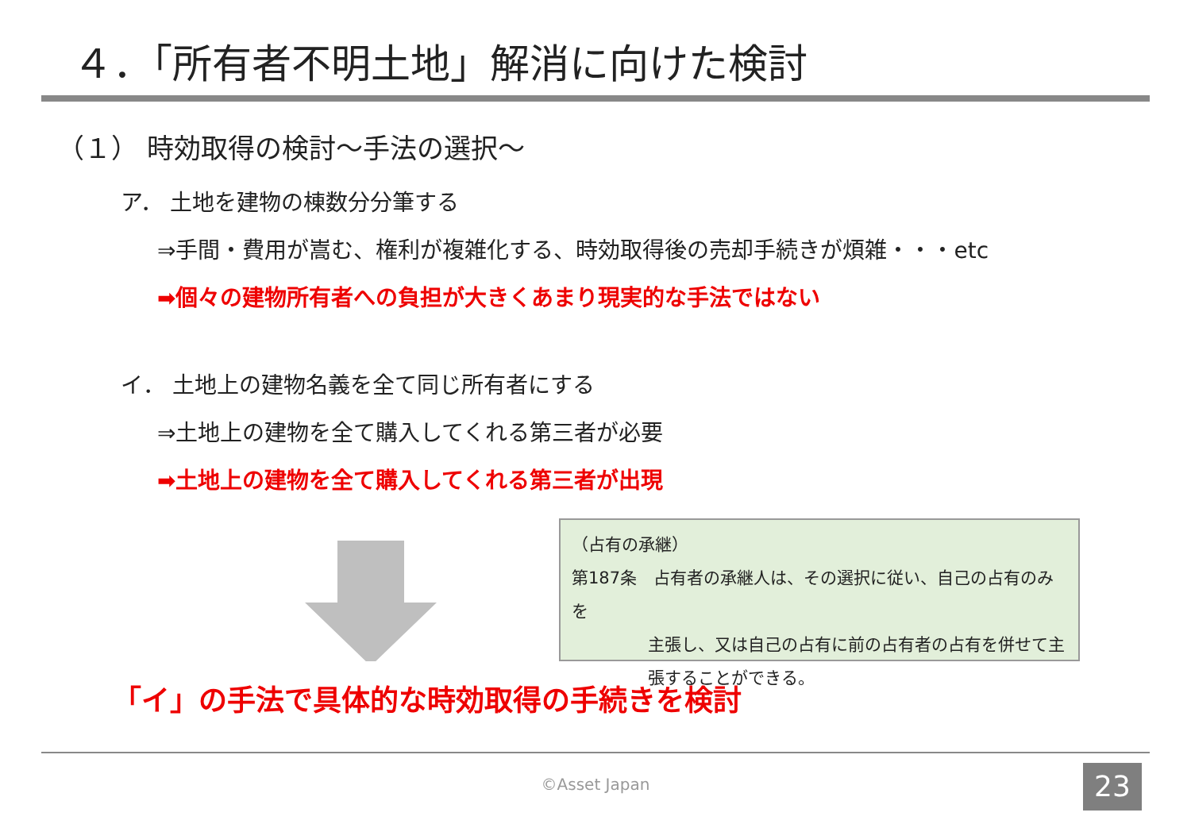４．「所有者不明土地」解消に向けた検討
（１） 時効取得の検討～手法の選択～
ア． 土地を建物の棟数分分筆する
⇒手間・費用が嵩む、権利が複雑化する、時効取得後の売却手続きが煩雑・・・etc
➡個々の建物所有者への負担が大きくあまり現実的な手法ではない
イ． 土地上の建物名義を全て同じ所有者にする
⇒土地上の建物を全て購入してくれる第三者が必要
➡土地上の建物を全て購入してくれる第三者が出現
（占有の承継）
第187条　占有者の承継人は、その選択に従い、自己の占有のみを
主張し、又は自己の占有に前の占有者の占有を併せて主
張することができる。
「イ」の手法で具体的な時効取得の手続きを検討
©Asset Japan 23